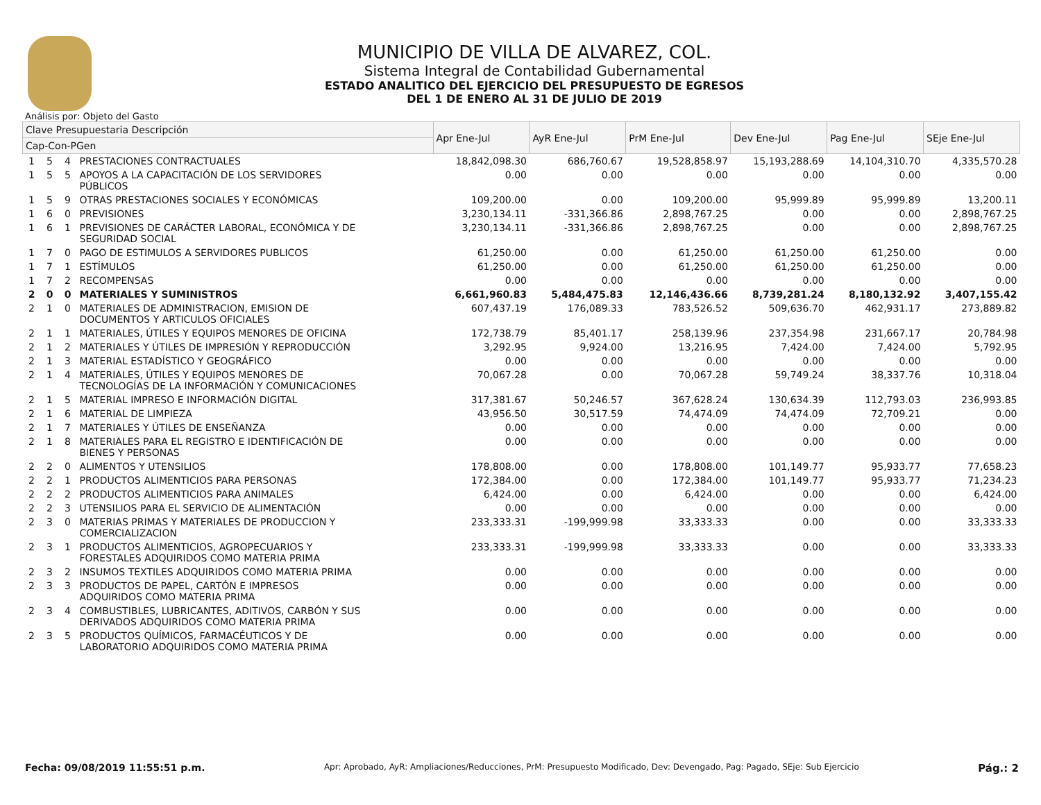MUNICIPIO DE VILLA DE ALVAREZ, COL.
Sistema Integral de Contabilidad Gubernamental
ESTADO ANALITICO DEL EJERCICIO DEL PRESUPUESTO DE EGRESOS
DEL 1 DE ENERO AL 31 DE JULIO DE 2019
Análisis por: Objeto del Gasto
| Clave Presupuestaria Descripción | | | | Apr Ene-Jul | AyR Ene-Jul | PrM Ene-Jul | Dev Ene-Jul | Pag Ene-Jul | SEje Ene-Jul |
| --- | --- | --- | --- | --- | --- | --- | --- | --- | --- |
| Cap-Con-PGen | | | | | | | | | |
| 1 | 5 | 4 | PRESTACIONES CONTRACTUALES | 18,842,098.30 | 686,760.67 | 19,528,858.97 | 15,193,288.69 | 14,104,310.70 | 4,335,570.28 |
| 1 | 5 | 5 | APOYOS A LA CAPACITACIÓN DE LOS SERVIDORES PÚBLICOS | 0.00 | 0.00 | 0.00 | 0.00 | 0.00 | 0.00 |
| 1 | 5 | 9 | OTRAS PRESTACIONES SOCIALES Y ECONÓMICAS | 109,200.00 | 0.00 | 109,200.00 | 95,999.89 | 95,999.89 | 13,200.11 |
| 1 | 6 | 0 | PREVISIONES | 3,230,134.11 | -331,366.86 | 2,898,767.25 | 0.00 | 0.00 | 2,898,767.25 |
| 1 | 6 | 1 | PREVISIONES DE CARÁCTER LABORAL, ECONÓMICA Y DE SEGURIDAD SOCIAL | 3,230,134.11 | -331,366.86 | 2,898,767.25 | 0.00 | 0.00 | 2,898,767.25 |
| 1 | 7 | 0 | PAGO DE ESTIMULOS A SERVIDORES PUBLICOS | 61,250.00 | 0.00 | 61,250.00 | 61,250.00 | 61,250.00 | 0.00 |
| 1 | 7 | 1 | ESTÍMULOS | 61,250.00 | 0.00 | 61,250.00 | 61,250.00 | 61,250.00 | 0.00 |
| 1 | 7 | 2 | RECOMPENSAS | 0.00 | 0.00 | 0.00 | 0.00 | 0.00 | 0.00 |
| 2 | 0 | 0 | MATERIALES Y SUMINISTROS | 6,661,960.83 | 5,484,475.83 | 12,146,436.66 | 8,739,281.24 | 8,180,132.92 | 3,407,155.42 |
| 2 | 1 | 0 | MATERIALES DE ADMINISTRACION, EMISION DE DOCUMENTOS Y ARTICULOS OFICIALES | 607,437.19 | 176,089.33 | 783,526.52 | 509,636.70 | 462,931.17 | 273,889.82 |
| 2 | 1 | 1 | MATERIALES, ÚTILES Y EQUIPOS MENORES DE OFICINA | 172,738.79 | 85,401.17 | 258,139.96 | 237,354.98 | 231,667.17 | 20,784.98 |
| 2 | 1 | 2 | MATERIALES Y ÚTILES DE IMPRESIÓN Y REPRODUCCIÓN | 3,292.95 | 9,924.00 | 13,216.95 | 7,424.00 | 7,424.00 | 5,792.95 |
| 2 | 1 | 3 | MATERIAL ESTADÍSTICO Y GEOGRÁFICO | 0.00 | 0.00 | 0.00 | 0.00 | 0.00 | 0.00 |
| 2 | 1 | 4 | MATERIALES, ÚTILES Y EQUIPOS MENORES DE TECNOLOGÍAS DE LA INFORMACIÓN Y COMUNICACIONES | 70,067.28 | 0.00 | 70,067.28 | 59,749.24 | 38,337.76 | 10,318.04 |
| 2 | 1 | 5 | MATERIAL IMPRESO E INFORMACIÓN DIGITAL | 317,381.67 | 50,246.57 | 367,628.24 | 130,634.39 | 112,793.03 | 236,993.85 |
| 2 | 1 | 6 | MATERIAL DE LIMPIEZA | 43,956.50 | 30,517.59 | 74,474.09 | 74,474.09 | 72,709.21 | 0.00 |
| 2 | 1 | 7 | MATERIALES Y ÚTILES DE ENSEÑANZA | 0.00 | 0.00 | 0.00 | 0.00 | 0.00 | 0.00 |
| 2 | 1 | 8 | MATERIALES PARA EL REGISTRO E IDENTIFICACIÓN DE BIENES Y PERSONAS | 0.00 | 0.00 | 0.00 | 0.00 | 0.00 | 0.00 |
| 2 | 2 | 0 | ALIMENTOS Y UTENSILIOS | 178,808.00 | 0.00 | 178,808.00 | 101,149.77 | 95,933.77 | 77,658.23 |
| 2 | 2 | 1 | PRODUCTOS ALIMENTICIOS PARA PERSONAS | 172,384.00 | 0.00 | 172,384.00 | 101,149.77 | 95,933.77 | 71,234.23 |
| 2 | 2 | 2 | PRODUCTOS ALIMENTICIOS PARA ANIMALES | 6,424.00 | 0.00 | 6,424.00 | 0.00 | 0.00 | 6,424.00 |
| 2 | 2 | 3 | UTENSILIOS PARA EL SERVICIO DE ALIMENTACIÓN | 0.00 | 0.00 | 0.00 | 0.00 | 0.00 | 0.00 |
| 2 | 3 | 0 | MATERIAS PRIMAS Y MATERIALES DE PRODUCCION Y COMERCIALIZACION | 233,333.31 | -199,999.98 | 33,333.33 | 0.00 | 0.00 | 33,333.33 |
| 2 | 3 | 1 | PRODUCTOS ALIMENTICIOS, AGROPECUARIOS Y FORESTALES ADQUIRIDOS COMO MATERIA PRIMA | 233,333.31 | -199,999.98 | 33,333.33 | 0.00 | 0.00 | 33,333.33 |
| 2 | 3 | 2 | INSUMOS TEXTILES ADQUIRIDOS COMO MATERIA PRIMA | 0.00 | 0.00 | 0.00 | 0.00 | 0.00 | 0.00 |
| 2 | 3 | 3 | PRODUCTOS DE PAPEL, CARTÓN E IMPRESOS ADQUIRIDOS COMO MATERIA PRIMA | 0.00 | 0.00 | 0.00 | 0.00 | 0.00 | 0.00 |
| 2 | 3 | 4 | COMBUSTIBLES, LUBRICANTES, ADITIVOS, CARBÓN Y SUS DERIVADOS ADQUIRIDOS COMO MATERIA PRIMA | 0.00 | 0.00 | 0.00 | 0.00 | 0.00 | 0.00 |
| 2 | 3 | 5 | PRODUCTOS QUÍMICOS, FARMACÉUTICOS Y DE LABORATORIO ADQUIRIDOS COMO MATERIA PRIMA | 0.00 | 0.00 | 0.00 | 0.00 | 0.00 | 0.00 |
Fecha: 09/08/2019 11:55:51 p.m. Apr: Aprobado, AyR: Ampliaciones/Reducciones, PrM: Presupuesto Modificado, Dev: Devengado, Pag: Pagado, SEje: Sub Ejercicio Pág.: 2